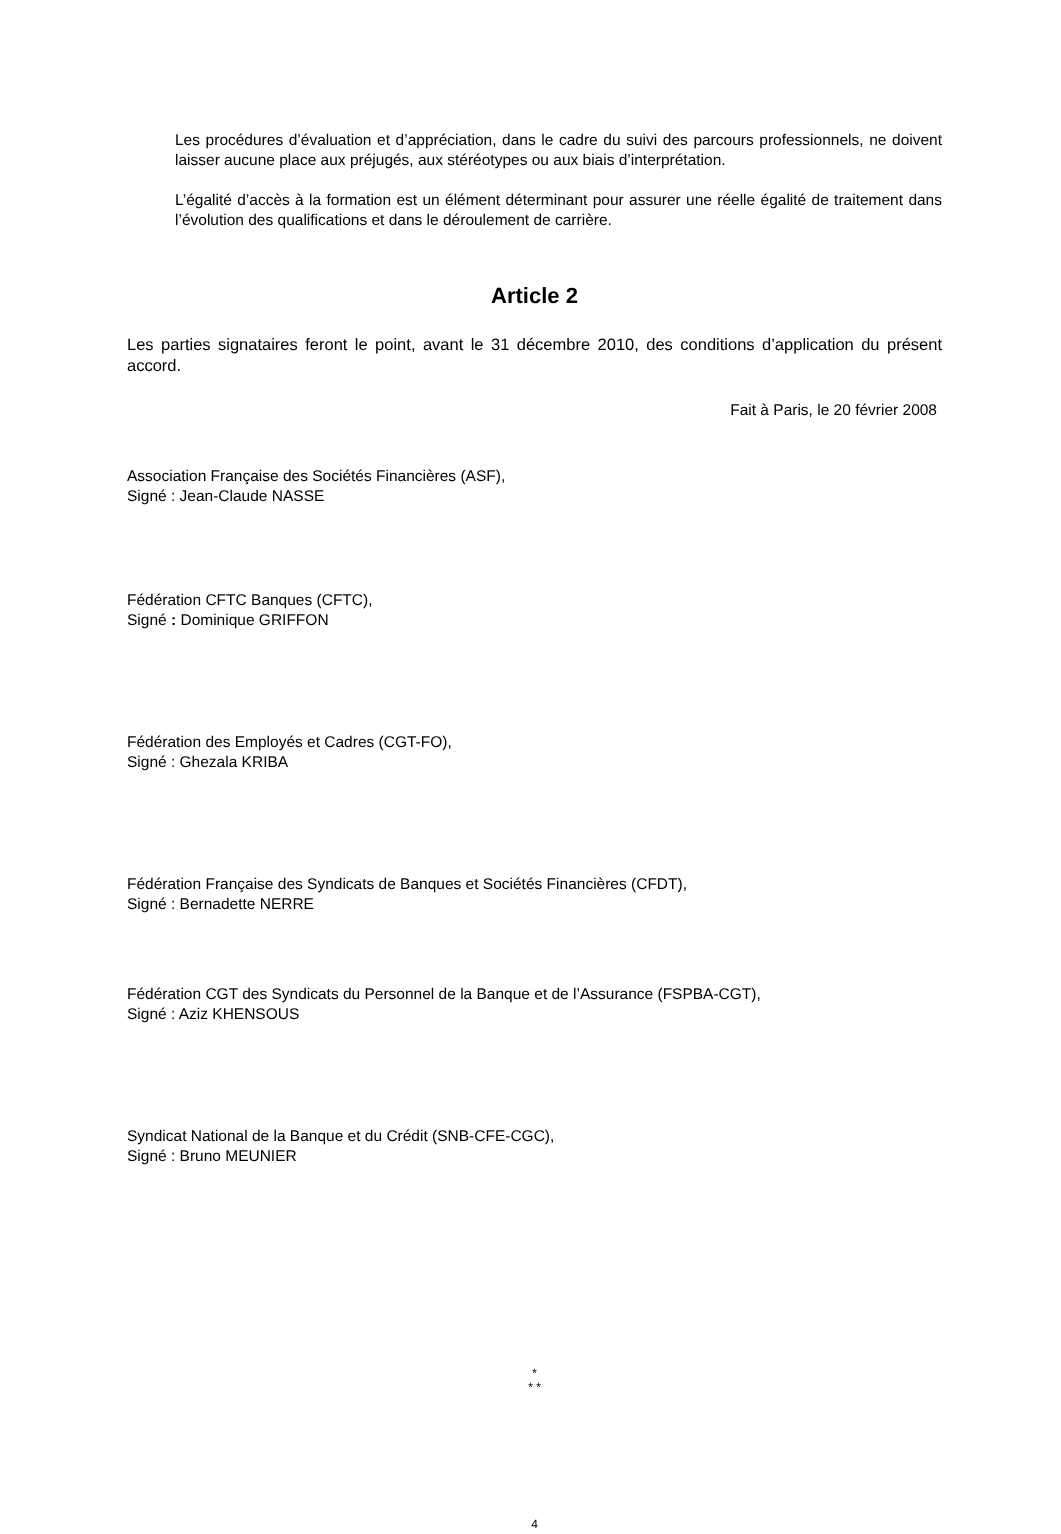Les procédures d’évaluation et d’appréciation, dans le cadre du suivi des parcours professionnels, ne doivent laisser aucune place aux préjugés, aux stéréotypes ou aux biais d’interprétation.
L’égalité d’accès à la formation est un élément déterminant pour assurer une réelle égalité de traitement dans l’évolution des qualifications et dans le déroulement de carrière.
Article 2
Les parties signataires feront le point, avant le 31 décembre 2010, des conditions d’application du présent accord.
Fait à Paris, le 20 février 2008
Association Française des Sociétés Financières (ASF),
Signé : Jean-Claude NASSE
Fédération CFTC Banques (CFTC),
Signé : Dominique GRIFFON
Fédération des Employés et Cadres (CGT-FO),
Signé : Ghezala KRIBA
Fédération Française des Syndicats de Banques et Sociétés Financières (CFDT),
Signé : Bernadette NERRE
Fédération CGT des Syndicats du Personnel de la Banque et de l’Assurance (FSPBA-CGT),
Signé : Aziz KHENSOUS
Syndicat National de la Banque et du Crédit (SNB-CFE-CGC),
Signé : Bruno MEUNIER
*
* *
4